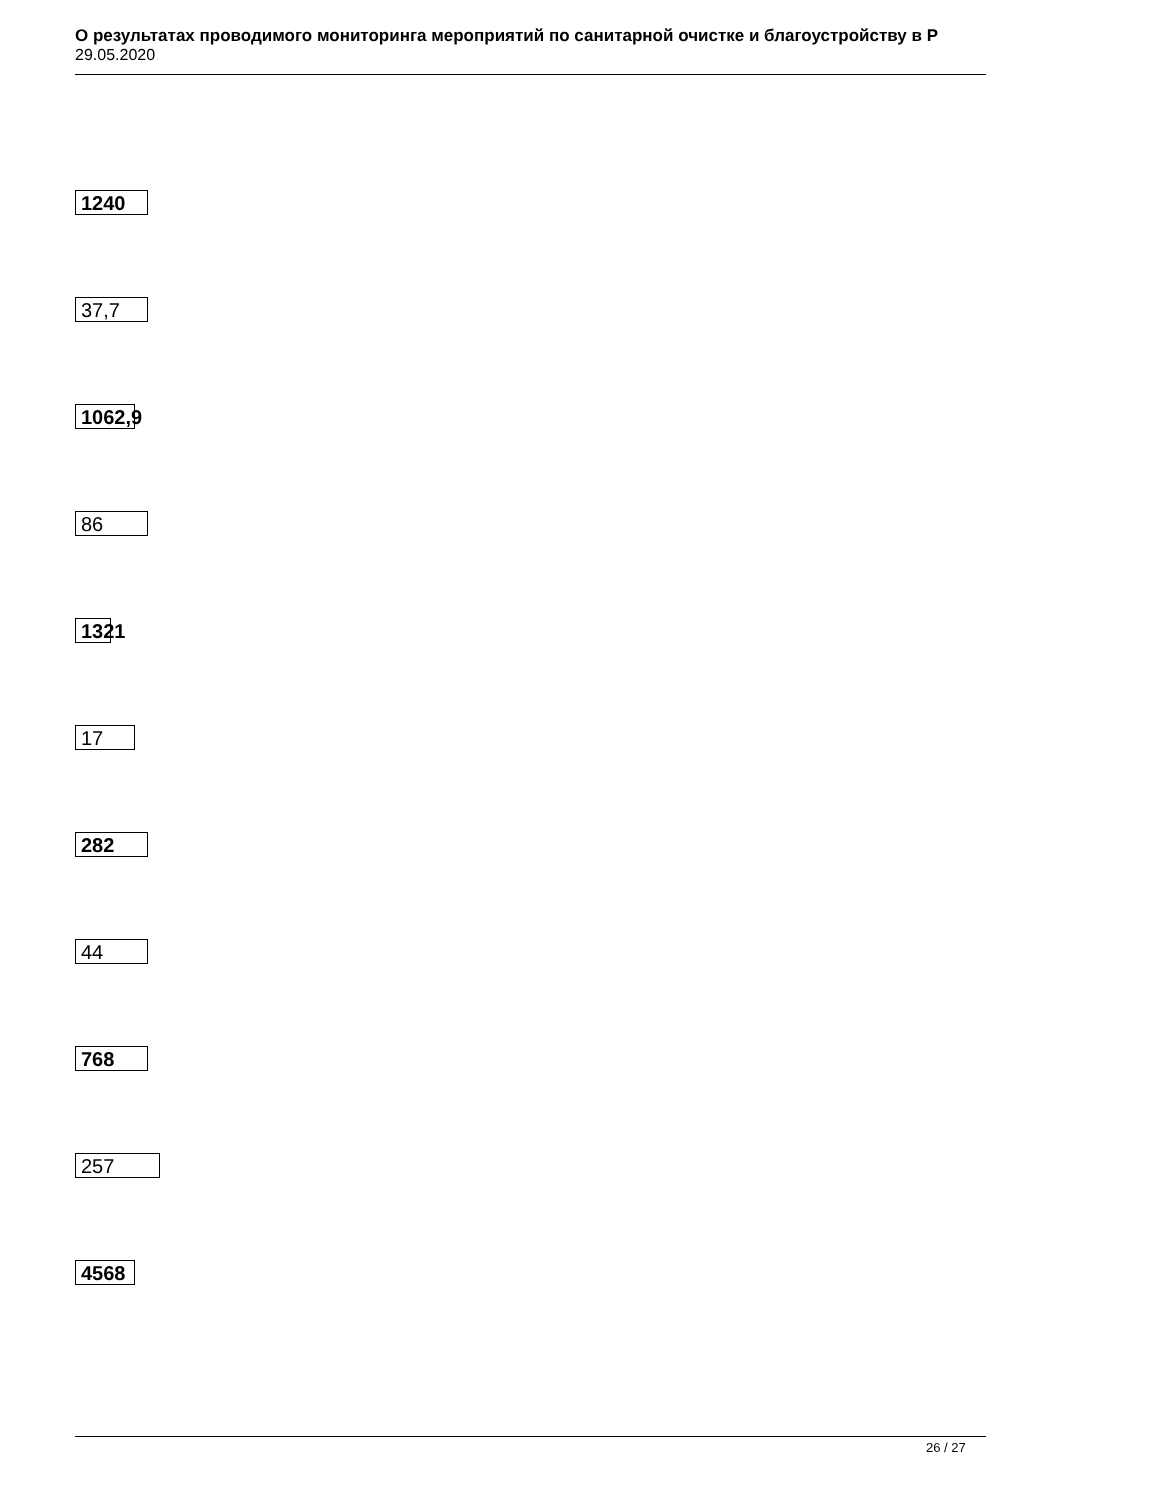О результатах проводимого мониторинга мероприятий по санитарной очистке и благоустройству в Р
29.05.2020
1240
37,7
1062,9
86
1321
17
282
44
768
257
4568
26 / 27